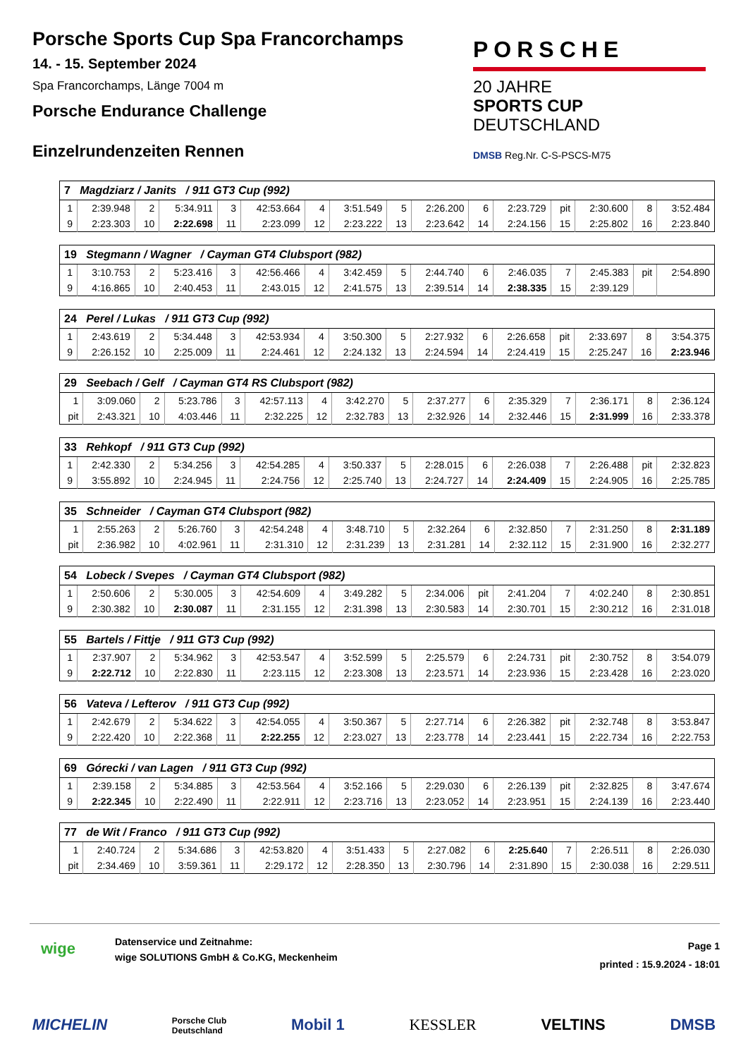Porsche Sports Cup Spa Francorchamps
14. - 15. September 2024
Spa Francorchamps, Länge 7004 m
Porsche Endurance Challenge
Einzelrundenzeiten Rennen
PORSCHE
20 JAHRE
SPORTS CUP
DEUTSCHLAND
DMSB Reg.Nr. C-S-PSCS-M75
| 7 Magdziarz / Janits / 911 GT3 Cup (992) | | | | | | | | | | | | | | | |
| --- | --- | --- | --- | --- | --- | --- | --- | --- | --- | --- | --- | --- | --- | --- | --- |
| 1 | 2:39.948 | 2 | 5:34.911 | 3 | 42:53.664 | 4 | 3:51.549 | 5 | 2:26.200 | 6 | 2:23.729 | pit | 2:30.600 | 8 | 3:52.484 |
| 9 | 2:23.303 | 10 | 2:22.698 | 11 | 2:23.099 | 12 | 2:23.222 | 13 | 2:23.642 | 14 | 2:24.156 | 15 | 2:25.802 | 16 | 2:23.840 |
| 19 Stegmann / Wagner / Cayman GT4 Clubsport (982) | | | | | | | | | | | | | | | |
| --- | --- | --- | --- | --- | --- | --- | --- | --- | --- | --- | --- | --- | --- | --- | --- |
| 1 | 3:10.753 | 2 | 5:23.416 | 3 | 42:56.466 | 4 | 3:42.459 | 5 | 2:44.740 | 6 | 2:46.035 | 7 | 2:45.383 | pit | 2:54.890 |
| 9 | 4:16.865 | 10 | 2:40.453 | 11 | 2:43.015 | 12 | 2:41.575 | 13 | 2:39.514 | 14 | 2:38.335 | 15 | 2:39.129 | | |
| 24 Perel / Lukas / 911 GT3 Cup (992) | | | | | | | | | | | | | | | |
| --- | --- | --- | --- | --- | --- | --- | --- | --- | --- | --- | --- | --- | --- | --- | --- |
| 1 | 2:43.619 | 2 | 5:34.448 | 3 | 42:53.934 | 4 | 3:50.300 | 5 | 2:27.932 | 6 | 2:26.658 | pit | 2:33.697 | 8 | 3:54.375 |
| 9 | 2:26.152 | 10 | 2:25.009 | 11 | 2:24.461 | 12 | 2:24.132 | 13 | 2:24.594 | 14 | 2:24.419 | 15 | 2:25.247 | 16 | 2:23.946 |
| 29 Seebach / Gelf / Cayman GT4 RS Clubsport (982) | | | | | | | | | | | | | | | |
| --- | --- | --- | --- | --- | --- | --- | --- | --- | --- | --- | --- | --- | --- | --- | --- |
| 1 | 3:09.060 | 2 | 5:23.786 | 3 | 42:57.113 | 4 | 3:42.270 | 5 | 2:37.277 | 6 | 2:35.329 | 7 | 2:36.171 | 8 | 2:36.124 |
| pit | 2:43.321 | 10 | 4:03.446 | 11 | 2:32.225 | 12 | 2:32.783 | 13 | 2:32.926 | 14 | 2:32.446 | 15 | 2:31.999 | 16 | 2:33.378 |
| 33 Rehkopf / 911 GT3 Cup (992) | | | | | | | | | | | | | | | |
| --- | --- | --- | --- | --- | --- | --- | --- | --- | --- | --- | --- | --- | --- | --- | --- |
| 1 | 2:42.330 | 2 | 5:34.256 | 3 | 42:54.285 | 4 | 3:50.337 | 5 | 2:28.015 | 6 | 2:26.038 | 7 | 2:26.488 | pit | 2:32.823 |
| 9 | 3:55.892 | 10 | 2:24.945 | 11 | 2:24.756 | 12 | 2:25.740 | 13 | 2:24.727 | 14 | 2:24.409 | 15 | 2:24.905 | 16 | 2:25.785 |
| 35 Schneider / Cayman GT4 Clubsport (982) | | | | | | | | | | | | | | | |
| --- | --- | --- | --- | --- | --- | --- | --- | --- | --- | --- | --- | --- | --- | --- | --- |
| 1 | 2:55.263 | 2 | 5:26.760 | 3 | 42:54.248 | 4 | 3:48.710 | 5 | 2:32.264 | 6 | 2:32.850 | 7 | 2:31.250 | 8 | 2:31.189 |
| pit | 2:36.982 | 10 | 4:02.961 | 11 | 2:31.310 | 12 | 2:31.239 | 13 | 2:31.281 | 14 | 2:32.112 | 15 | 2:31.900 | 16 | 2:32.277 |
| 54 Lobeck / Svepes / Cayman GT4 Clubsport (982) | | | | | | | | | | | | | | | |
| --- | --- | --- | --- | --- | --- | --- | --- | --- | --- | --- | --- | --- | --- | --- | --- |
| 1 | 2:50.606 | 2 | 5:30.005 | 3 | 42:54.609 | 4 | 3:49.282 | 5 | 2:34.006 | pit | 2:41.204 | 7 | 4:02.240 | 8 | 2:30.851 |
| 9 | 2:30.382 | 10 | 2:30.087 | 11 | 2:31.155 | 12 | 2:31.398 | 13 | 2:30.583 | 14 | 2:30.701 | 15 | 2:30.212 | 16 | 2:31.018 |
| 55 Bartels / Fittje / 911 GT3 Cup (992) | | | | | | | | | | | | | | | |
| --- | --- | --- | --- | --- | --- | --- | --- | --- | --- | --- | --- | --- | --- | --- | --- |
| 1 | 2:37.907 | 2 | 5:34.962 | 3 | 42:53.547 | 4 | 3:52.599 | 5 | 2:25.579 | 6 | 2:24.731 | pit | 2:30.752 | 8 | 3:54.079 |
| 9 | 2:22.712 | 10 | 2:22.830 | 11 | 2:23.115 | 12 | 2:23.308 | 13 | 2:23.571 | 14 | 2:23.936 | 15 | 2:23.428 | 16 | 2:23.020 |
| 56 Vateva / Lefterov / 911 GT3 Cup (992) | | | | | | | | | | | | | | | |
| --- | --- | --- | --- | --- | --- | --- | --- | --- | --- | --- | --- | --- | --- | --- | --- |
| 1 | 2:42.679 | 2 | 5:34.622 | 3 | 42:54.055 | 4 | 3:50.367 | 5 | 2:27.714 | 6 | 2:26.382 | pit | 2:32.748 | 8 | 3:53.847 |
| 9 | 2:22.420 | 10 | 2:22.368 | 11 | 2:22.255 | 12 | 2:23.027 | 13 | 2:23.778 | 14 | 2:23.441 | 15 | 2:22.734 | 16 | 2:22.753 |
| 69 Górecki / van Lagen / 911 GT3 Cup (992) | | | | | | | | | | | | | | | |
| --- | --- | --- | --- | --- | --- | --- | --- | --- | --- | --- | --- | --- | --- | --- | --- |
| 1 | 2:39.158 | 2 | 5:34.885 | 3 | 42:53.564 | 4 | 3:52.166 | 5 | 2:29.030 | 6 | 2:26.139 | pit | 2:32.825 | 8 | 3:47.674 |
| 9 | 2:22.345 | 10 | 2:22.490 | 11 | 2:22.911 | 12 | 2:23.716 | 13 | 2:23.052 | 14 | 2:23.951 | 15 | 2:24.139 | 16 | 2:23.440 |
| 77 de Wit / Franco / 911 GT3 Cup (992) | | | | | | | | | | | | | | | |
| --- | --- | --- | --- | --- | --- | --- | --- | --- | --- | --- | --- | --- | --- | --- | --- |
| 1 | 2:40.724 | 2 | 5:34.686 | 3 | 42:53.820 | 4 | 3:51.433 | 5 | 2:27.082 | 6 | 2:25.640 | 7 | 2:26.511 | 8 | 2:26.030 |
| pit | 2:34.469 | 10 | 3:59.361 | 11 | 2:29.172 | 12 | 2:28.350 | 13 | 2:30.796 | 14 | 2:31.890 | 15 | 2:30.038 | 16 | 2:29.511 |
wige
Datenservice und Zeitnahme:
wige SOLUTIONS GmbH & Co.KG, Meckenheim
Page 1
printed : 15.9.2024 - 18:01
MICHELIN Porsche Club
Deutschland Mobil 1 KESSLER VELTINS DMSB